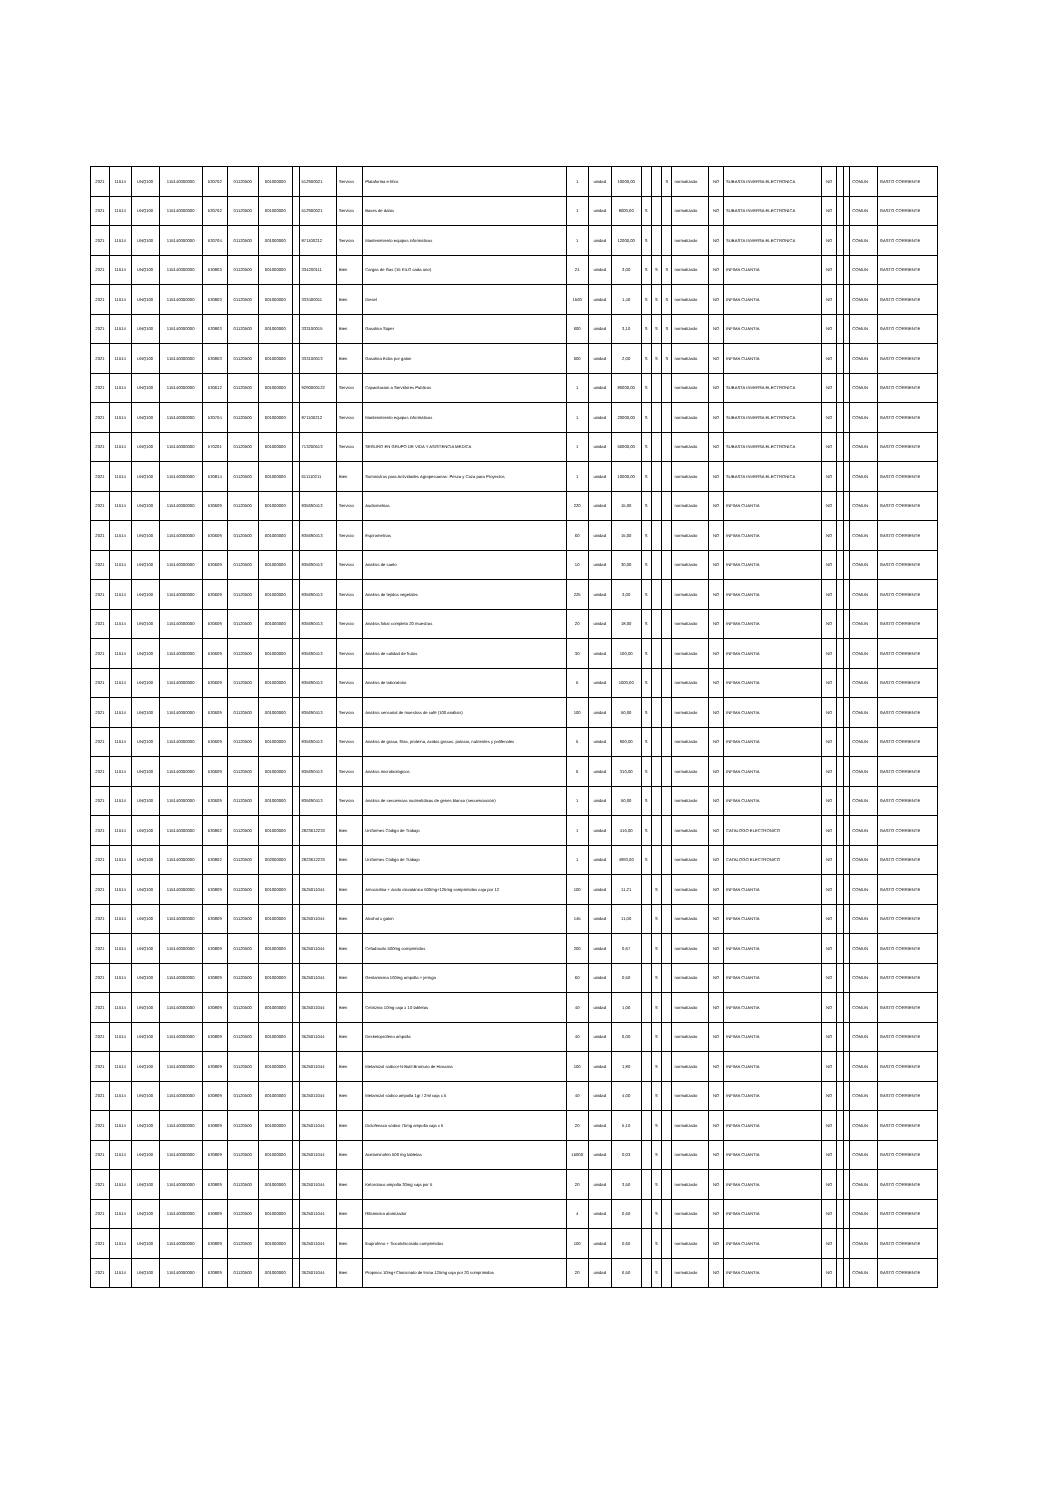| 2021 | 11514 | UNQ100 | 115140000000 | 530702 | 01120500 | 001000000 | | 512900021 | Servicio | Plataforma e-libro | 1 | unidad | 10000,00 | | | S | normalizado | NO | SUBASTA INVERSA ELECTRONICA | NO | | | COMUN | GASTO CORRIENTE |
| 2021 | 11514 | UNQ100 | 115140000000 | 530702 | 01120500 | 001000000 | | 512900021 | Servicio | Bases de datos | 1 | unidad | 8000,00 | S | | | normalizado | NO | SUBASTA INVERSA ELECTRONICA | NO | | | COMUN | GASTO CORRIENTE |
| 2021 | 11514 | UNQ100 | 115140000000 | 530704 | 01120500 | 001000000 | | 871100212 | Servicio | Mantenimiento equipos informáticos | 1 | unidad | 12000,00 | S | | | normalizado | NO | SUBASTA INVERSA ELECTRONICA | NO | | | COMUN | GASTO CORRIENTE |
| 2021 | 11514 | UNQ100 | 115140000000 | 530803 | 01120500 | 001000000 | | 334200111 | Bien | Cargas de Gas (15 KILO cada uno) | 24 | unidad | 3,00 | S | S | S | normalizado | NO | INFIMA CUANTIA | NO | | | COMUN | GASTO CORRIENTE |
| 2021 | 11514 | UNQ100 | 115140000000 | 530803 | 01120500 | 001000000 | | 333400011 | Bien | Diesel | 1560 | unidad | 1,40 | S | S | S | normalizado | NO | INFIMA CUANTIA | NO | | | COMUN | GASTO CORRIENTE |
| 2021 | 11514 | UNQ100 | 115140000000 | 530803 | 01120500 | 001000000 | | 333100015 | Bien | Gasolina Súper | 600 | unidad | 3,10 | S | S | S | normalizado | NO | INFIMA CUANTIA | NO | | | COMUN | GASTO CORRIENTE |
| 2021 | 11514 | UNQ100 | 115140000000 | 530803 | 01120500 | 001000000 | | 333100013 | Bien | Gasolina Extra por galon | 600 | unidad | 2,00 | S | S | S | normalizado | NO | INFIMA CUANTIA | NO | | | COMUN | GASTO CORRIENTE |
| 2021 | 11514 | UNQ100 | 115140000000 | 530612 | 01120500 | 001000000 | | 9290000122 | Servicio | Capacitacion a Servidores Publicos | 1 | unidad | 80000,00 | S | | | normalizado | NO | SUBASTA INVERSA ELECTRONICA | NO | | | COMUN | GASTO CORRIENTE |
| 2021 | 11514 | UNQ100 | 115140000000 | 530704 | 01120500 | 001000000 | | 871100212 | Servicio | Mantenimiento equipos informáticos | 1 | unidad | 20000,00 | S | | | normalizado | NO | SUBASTA INVERSA ELECTRONICA | NO | | | COMUN | GASTO CORRIENTE |
| 2021 | 11514 | UNQ100 | 115140000000 | 570201 | 01120500 | 001000000 | | 713200513 | Servicio | SEGURO EN GRUPO DE VIDA Y ASISTENCIA MEDICA | 1 | unidad | 50000,00 | S | | | normalizado | NO | SUBASTA INVERSA ELECTRONICA | NO | | | COMUN | GASTO CORRIENTE |
| 2021 | 11514 | UNQ100 | 115140000000 | 530814 | 01120500 | 001000000 | | 611110211 | Bien | Suministros para Actividades Agropecuarias- Pesca y Caza para Proyectos | 1 | unidad | 10000,00 | S | | | normalizado | NO | SUBASTA INVERSA ELECTRONICA | NO | | | COMUN | GASTO CORRIENTE |
| 2021 | 11514 | UNQ100 | 115140000000 | 530609 | 01120500 | 001000000 | | 835690413 | Servicio | Audiometrias | 220 | unidad | 15,00 | S | | | normalizado | NO | INFIMA CUANTIA | NO | | | COMUN | GASTO CORRIENTE |
| 2021 | 11514 | UNQ100 | 115140000000 | 530609 | 01120500 | 001000000 | | 835690413 | Servicio | Espirometrias | 60 | unidad | 15,00 | S | | | normalizado | NO | INFIMA CUANTIA | NO | | | COMUN | GASTO CORRIENTE |
| 2021 | 11514 | UNQ100 | 115140000000 | 530609 | 01120500 | 001000000 | | 835690413 | Servicio | Análisis de suelo | 10 | unidad | 30,00 | S | | | normalizado | NO | INFIMA CUANTIA | NO | | | COMUN | GASTO CORRIENTE |
| 2021 | 11514 | UNQ100 | 115140000000 | 530609 | 01120500 | 001000000 | | 835690413 | Servicio | Análisis de tejidos vegetales | 225 | unidad | 3,00 | S | | | normalizado | NO | INFIMA CUANTIA | NO | | | COMUN | GASTO CORRIENTE |
| 2021 | 11514 | UNQ100 | 115140000000 | 530609 | 01120500 | 001000000 | | 835690413 | Servicio | Análisis foliar completo 20 muestras | 20 | unidad | 18,00 | S | | | normalizado | NO | INFIMA CUANTIA | NO | | | COMUN | GASTO CORRIENTE |
| 2021 | 11514 | UNQ100 | 115140000000 | 530609 | 01120500 | 001000000 | | 835690413 | Servicio | Análisis de calidad de frutos | 30 | unidad | 100,00 | S | | | normalizado | NO | INFIMA CUANTIA | NO | | | COMUN | GASTO CORRIENTE |
| 2021 | 11514 | UNQ100 | 115140000000 | 530609 | 01120500 | 001000000 | | 835690413 | Servicio | Analisis de laboratorio | 5 | unidad | 1000,00 | S | | | normalizado | NO | INFIMA CUANTIA | NO | | | COMUN | GASTO CORRIENTE |
| 2021 | 11514 | UNQ100 | 115140000000 | 530609 | 01120500 | 001000000 | | 835690413 | Servicio | Análisis sensorial de muestras de café (100 análisis) | 100 | unidad | 50,00 | S | | | normalizado | NO | INFIMA CUANTIA | NO | | | COMUN | GASTO CORRIENTE |
| 2021 | 11514 | UNQ100 | 115140000000 | 530609 | 01120500 | 001000000 | | 835690413 | Servicio | Análisis de grasa, fibra, proteina, ácidos grasos, potasio, nutrientes y polifenoles | 5 | unidad | 900,00 | S | | | normalizado | NO | INFIMA CUANTIA | NO | | | COMUN | GASTO CORRIENTE |
| 2021 | 11514 | UNQ100 | 115140000000 | 530609 | 01120500 | 001000000 | | 835690413 | Servicio | Análisis microbiológicos | 6 | unidad | 310,00 | S | | | normalizado | NO | INFIMA CUANTIA | NO | | | COMUN | GASTO CORRIENTE |
| 2021 | 11514 | UNQ100 | 115140000000 | 530609 | 01120500 | 001000000 | | 835690413 | Servicio | Análisis de secuencias nucleotídicas de genes blanco (secuenciación) | 1 | unidad | 50,00 | S | | | normalizado | NO | INFIMA CUANTIA | NO | | | COMUN | GASTO CORRIENTE |
| 2021 | 11514 | UNQ100 | 115140000000 | 530802 | 01120500 | 001000000 | | 2823612233 | Bien | Uniformes Código de Trabajo | 1 | unidad | 416,00 | S | | | normalizado | NO | CATALOGO ELECTRONICO | NO | | | COMUN | GASTO CORRIENTE |
| 2021 | 11514 | UNQ100 | 115140000000 | 530802 | 01120500 | 002000000 | | 2823612233 | Bien | Uniformes Código de Trabajo | 1 | unidad | 4993,00 | S | | | normalizado | NO | CATALOGO ELECTRONICO | NO | | | COMUN | GASTO CORRIENTE |
| 2021 | 11514 | UNQ100 | 115140000000 | 530809 | 01120500 | 001000000 | | 3525011044 | Bien | Amoxicilina + ácido clavulánico 500mg+125mg comprimidos caja por 12 | 100 | unidad | 11,21 | | S | | normalizado | NO | INFIMA CUANTIA | NO | | | COMUN | GASTO CORRIENTE |
| 2021 | 11514 | UNQ100 | 115140000000 | 530809 | 01120500 | 001000000 | | 3525011044 | Bien | Alcohol x galon | 145 | unidad | 11,00 | | S | | normalizado | NO | INFIMA CUANTIA | NO | | | COMUN | GASTO CORRIENTE |
| 2021 | 11514 | UNQ100 | 115140000000 | 530809 | 01120500 | 001000000 | | 3525011044 | Bien | Cefadroxilo 500mg comprimidos | 200 | unidad | 0,67 | | S | | normalizado | NO | INFIMA CUANTIA | NO | | | COMUN | GASTO CORRIENTE |
| 2021 | 11514 | UNQ100 | 115140000000 | 530809 | 01120500 | 001000000 | | 3525011044 | Bien | Gentamicina 160mg ampolla + jeringa | 60 | unidad | 0,50 | | S | | normalizado | NO | INFIMA CUANTIA | NO | | | COMUN | GASTO CORRIENTE |
| 2021 | 11514 | UNQ100 | 115140000000 | 530809 | 01120500 | 001000000 | | 3525011044 | Bien | Cetirizina 10mg caja x 10 tabletas | 40 | unidad | 1,06 | | S | | normalizado | NO | INFIMA CUANTIA | NO | | | COMUN | GASTO CORRIENTE |
| 2021 | 11514 | UNQ100 | 115140000000 | 530809 | 01120500 | 001000000 | | 3525011044 | Bien | Dexketoprofeno ampolla | 40 | unidad | 6,00 | | S | | normalizado | NO | INFIMA CUANTIA | NO | | | COMUN | GASTO CORRIENTE |
| 2021 | 11514 | UNQ100 | 115140000000 | 530809 | 01120500 | 001000000 | | 3525011044 | Bien | Metamizol sódico+N Butil Bromuro de Hioscina | 100 | unidad | 1,80 | | S | | normalizado | NO | INFIMA CUANTIA | NO | | | COMUN | GASTO CORRIENTE |
| 2021 | 11514 | UNQ100 | 115140000000 | 530809 | 01120500 | 001000000 | | 3525011044 | Bien | Metamizol sódico ampolla 1gr / 2ml caja x 5 | 40 | unidad | 4,00 | | S | | normalizado | NO | INFIMA CUANTIA | NO | | | COMUN | GASTO CORRIENTE |
| 2021 | 11514 | UNQ100 | 115140000000 | 530809 | 01120500 | 001000000 | | 3525011044 | Bien | Diclofenaco sódico 75mg ampolla caja x 5 | 20 | unidad | 5,10 | | S | | normalizado | NO | INFIMA CUANTIA | NO | | | COMUN | GASTO CORRIENTE |
| 2021 | 11514 | UNQ100 | 115140000000 | 530809 | 01120500 | 001000000 | | 3525011044 | Bien | Acetaminofen 500 mg tabletas | 15000 | unidad | 0,03 | | S | | normalizado | NO | INFIMA CUANTIA | NO | | | COMUN | GASTO CORRIENTE |
| 2021 | 11514 | UNQ100 | 115140000000 | 530809 | 01120500 | 001000000 | | 3525011044 | Bien | Ketorolaco ampolla 30mg caja por 5 | 20 | unidad | 3,50 | | S | | normalizado | NO | INFIMA CUANTIA | NO | | | COMUN | GASTO CORRIENTE |
| 2021 | 11514 | UNQ100 | 115140000000 | 530809 | 01120500 | 001000000 | | 3525011044 | Bien | Rifamicina atomizador | 4 | unidad | 6,50 | | S | | normalizado | NO | INFIMA CUANTIA | NO | | | COMUN | GASTO CORRIENTE |
| 2021 | 11514 | UNQ100 | 115140000000 | 530809 | 01120500 | 001000000 | | 3525011044 | Bien | Ibuprofeno + Tiocolchicósido comprimidos | 100 | unidad | 0,60 | | S | | normalizado | NO | INFIMA CUANTIA | NO | | | COMUN | GASTO CORRIENTE |
| 2021 | 11514 | UNQ100 | 115140000000 | 530809 | 01120500 | 001000000 | | 3525011044 | Bien | Propinox 10mg+Clonixinato de lisina 125mg caja por 20 comprimidos | 20 | unidad | 6,50 | | S | | normalizado | NO | INFIMA CUANTIA | NO | | | COMUN | GASTO CORRIENTE |